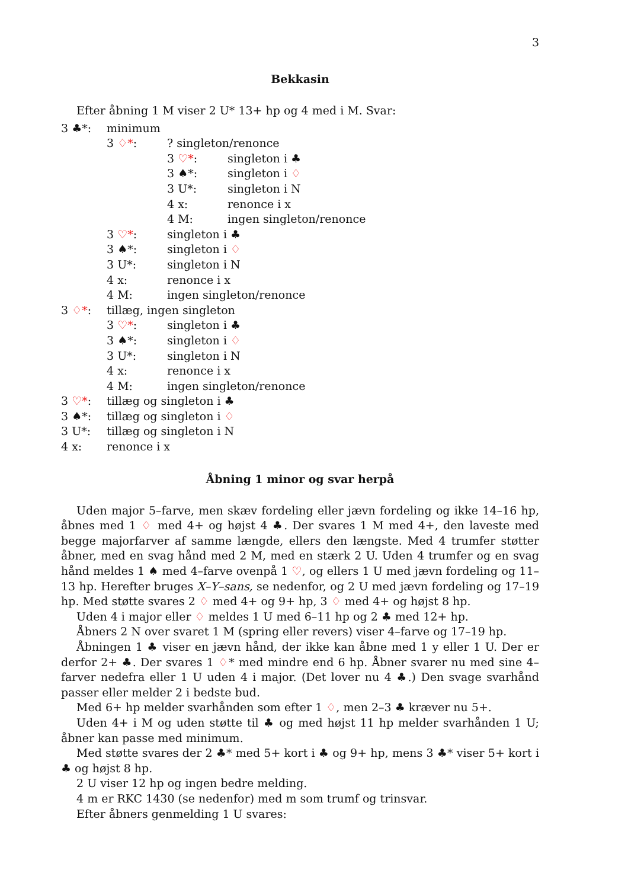3
Bekkasin
Efter åbning 1 M viser 2 U* 13+ hp og 4 med i M. Svar:
3 ♣*: minimum
3 ♢*:? singleton/renonce
3 ♡*: singleton i ♣
3 ♠*: singleton i ♢
3 U*: singleton i N
4 x: renonce i x
4 M: ingen singleton/renonce
3 ♡*: singleton i ♣
3 ♠*: singleton i ♢
3 U*: singleton i N
4 x: renonce i x
4 M: ingen singleton/renonce
3 ♢*: tillæg, ingen singleton
3 ♡*: singleton i ♣
3 ♠*: singleton i ♢
3 U*: singleton i N
4 x: renonce i x
4 M: ingen singleton/renonce
3 ♡*: tillæg og singleton i ♣
3 ♠*: tillæg og singleton i ♢
3 U*: tillæg og singleton i N
4 x: renonce i x
Åbning 1 minor og svar herpå
Uden major 5–farve, men skæv fordeling eller jævn fordeling og ikke 14–16 hp, åbnes med 1 ♢ med 4+ og højst 4 ♣. Der svares 1 M med 4+, den laveste med begge majorfarver af samme længde, ellers den længste. Med 4 trumfer støtter åbner, med en svag hånd med 2 M, med en stærk 2 U. Uden 4 trumfer og en svag hånd meldes 1 ♠ med 4–farve ovenpå 1 ♡, og ellers 1 U med jævn fordeling og 11–13 hp. Herefter bruges X–Y–sans, se nedenfor, og 2 U med jævn fordeling og 17–19 hp. Med støtte svares 2 ♢ med 4+ og 9+ hp, 3 ♢ med 4+ og højst 8 hp.
Uden 4 i major eller ♢ meldes 1 U med 6–11 hp og 2 ♣ med 12+ hp.
Åbners 2 N over svaret 1 M (spring eller revers) viser 4–farve og 17–19 hp.
Åbningen 1 ♣ viser en jævn hånd, der ikke kan åbne med 1 y eller 1 U. Der er derfor 2+ ♣. Der svares 1 ♢* med mindre end 6 hp. Åbner svarer nu med sine 4–farver nedefra eller 1 U uden 4 i major. (Det lover nu 4 ♣.) Den svage svarhånd passer eller melder 2 i bedste bud.
Med 6+ hp melder svarhånden som efter 1 ♢, men 2–3 ♣ kræver nu 5+.
Uden 4+ i M og uden støtte til ♣ og med højst 11 hp melder svarhånden 1 U; åbner kan passe med minimum.
Med støtte svares der 2 ♣* med 5+ kort i ♣ og 9+ hp, mens 3 ♣* viser 5+ kort i ♣ og højst 8 hp.
2 U viser 12 hp og ingen bedre melding.
4 m er RKC 1430 (se nedenfor) med m som trumf og trinsvar.
Efter åbners genmelding 1 U svares: